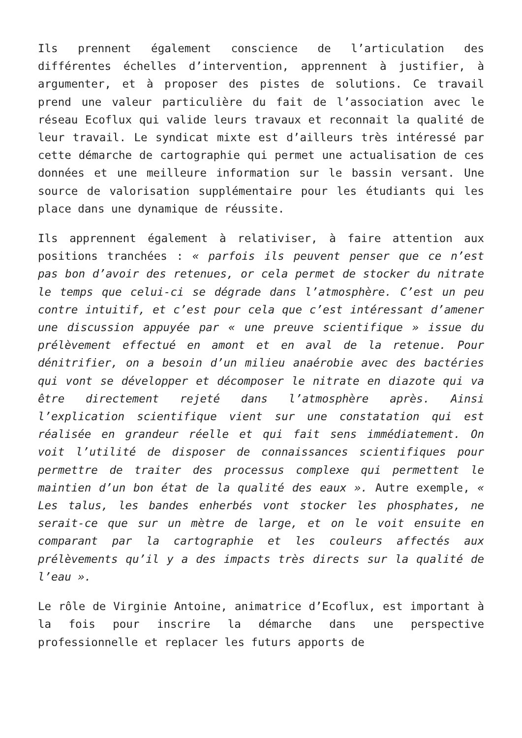Ils prennent également conscience de l’articulation des différentes échelles d’intervention, apprennent à justifier, à argumenter, et à proposer des pistes de solutions. Ce travail prend une valeur particulière du fait de l’association avec le réseau Ecoflux qui valide leurs travaux et reconnait la qualité de leur travail. Le syndicat mixte est d’ailleurs très intéressé par cette démarche de cartographie qui permet une actualisation de ces données et une meilleure information sur le bassin versant. Une source de valorisation supplémentaire pour les étudiants qui les place dans une dynamique de réussite.
Ils apprennent également à relativiser, à faire attention aux positions tranchées : « parfois ils peuvent penser que ce n’est pas bon d’avoir des retenues, or cela permet de stocker du nitrate le temps que celui-ci se dégrade dans l’atmosphère. C’est un peu contre intuitif, et c’est pour cela que c’est intéressant d’amener une discussion appuyée par « une preuve scientifique » issue du prélèvement effectué en amont et en aval de la retenue. Pour dénitrifier, on a besoin d’un milieu anaérobie avec des bactéries qui vont se développer et décomposer le nitrate en diazote qui va être directement rejeté dans l’atmosphère après. Ainsi l’explication scientifique vient sur une constatation qui est réalisée en grandeur réelle et qui fait sens immédiatement. On voit l’utilité de disposer de connaissances scientifiques pour permettre de traiter des processus complexe qui permettent le maintien d’un bon état de la qualité des eaux ». Autre exemple, « Les talus, les bandes enherbés vont stocker les phosphates, ne serait-ce que sur un mètre de large, et on le voit ensuite en comparant par la cartographie et les couleurs affectés aux prélèvements qu’il y a des impacts très directs sur la qualité de l’eau ».
Le rôle de Virginie Antoine, animatrice d’Ecoflux, est important à la fois pour inscrire la démarche dans une perspective professionnelle et replacer les futurs apports de